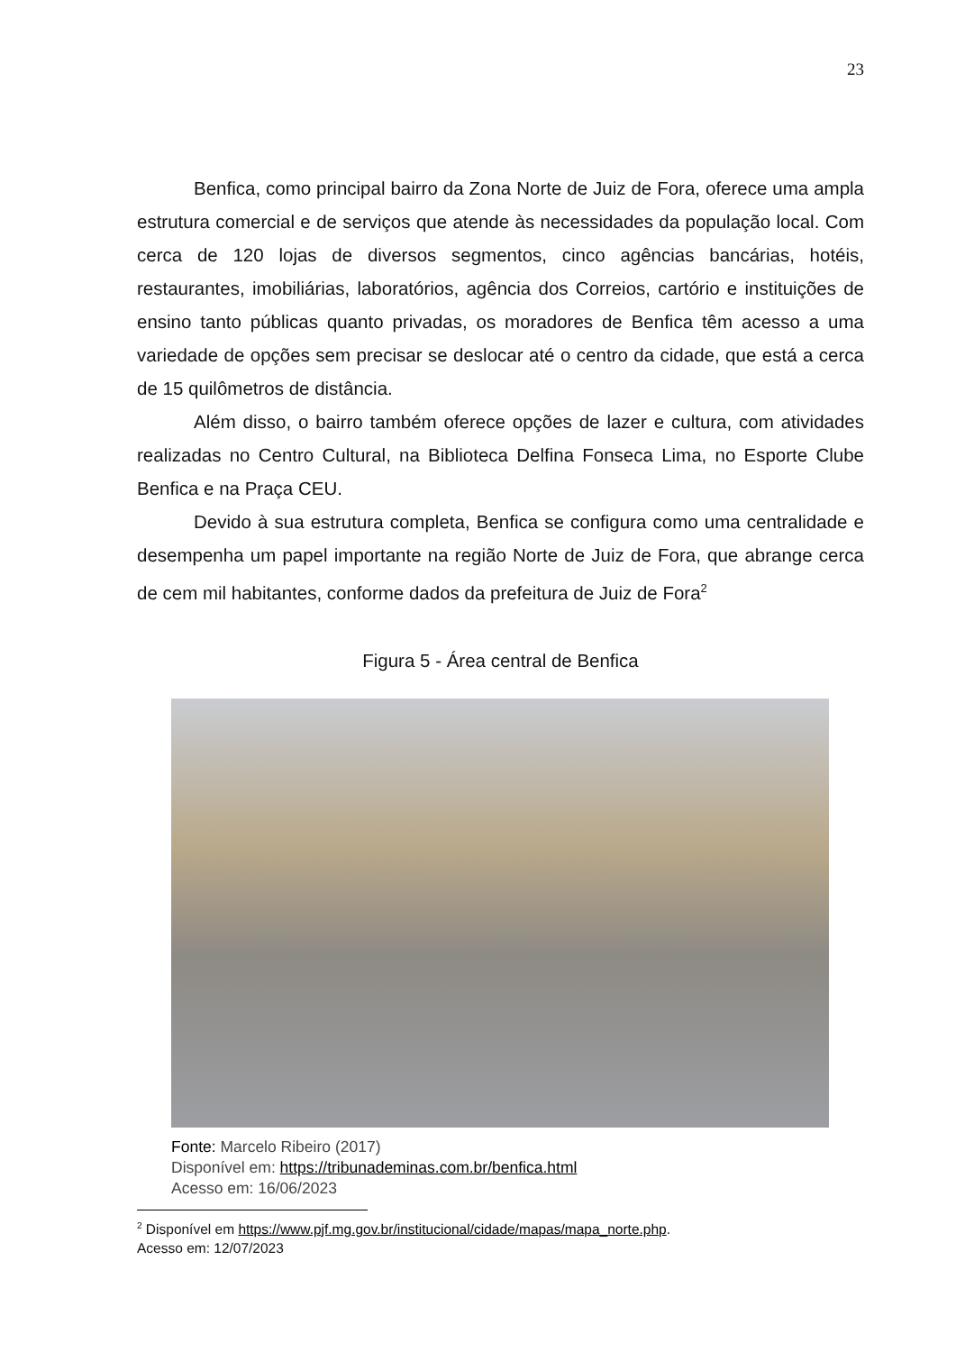23
Benfica, como principal bairro da Zona Norte de Juiz de Fora, oferece uma ampla estrutura comercial e de serviços que atende às necessidades da população local. Com cerca de 120 lojas de diversos segmentos, cinco agências bancárias, hotéis, restaurantes, imobiliárias, laboratórios, agência dos Correios, cartório e instituições de ensino tanto públicas quanto privadas, os moradores de Benfica têm acesso a uma variedade de opções sem precisar se deslocar até o centro da cidade, que está a cerca de 15 quilômetros de distância.
Além disso, o bairro também oferece opções de lazer e cultura, com atividades realizadas no Centro Cultural, na Biblioteca Delfina Fonseca Lima, no Esporte Clube Benfica e na Praça CEU.
Devido à sua estrutura completa, Benfica se configura como uma centralidade e desempenha um papel importante na região Norte de Juiz de Fora, que abrange cerca de cem mil habitantes, conforme dados da prefeitura de Juiz de Fora<sup>2</sup>
Figura 5 - Área central de Benfica
Fonte: Marcelo Ribeiro (2017)
Disponível em: https://tribunademinas.com.br/benfica.html
Acesso em: 16/06/2023
<sup>2</sup> Disponível em https://www.pjf.mg.gov.br/institucional/cidade/mapas/mapa_norte.php.
Acesso em: 12/07/2023